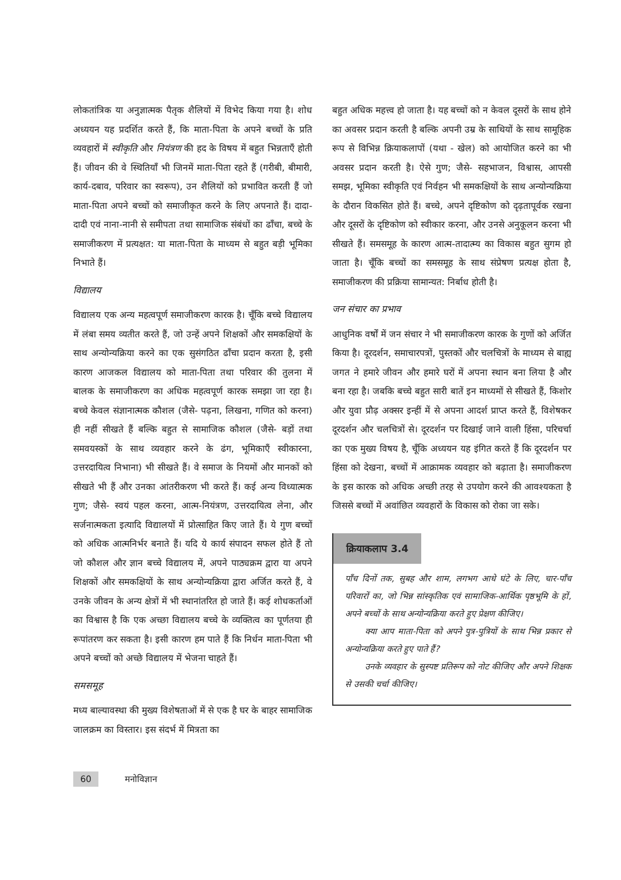लोकतांत्रिक या अनुज्ञात्मक पैतृक शैलियों में विभेद किया गया है। शोध अध्ययन यह प्रदर्शित करते हैं, कि माता-पिता के अपने बच्चों के प्रति व्यवहारों में स्वीकृति और नियंत्रण की हद के विषय में बहुत भिन्नताएँ होती हैं। जीवन की वे स्थितियाँ भी जिनमें माता-पिता रहते हैं (गरीबी, बीमारी, कार्य-दबाव, परिवार का स्वरूप), उन शैलियों को प्रभावित करती हैं जो माता-पिता अपने बच्चों को समाजीकृत करने के लिए अपनाते हैं। दादा-दादी एवं नाना-नानी से समीपता तथा सामाजिक संबंधों का ढाँचा, बच्चे के समाजीकरण में प्रत्यक्षत: या माता-पिता के माध्यम से बहुत बड़ी भूमिका निभाते हैं।
विद्यालय
विद्यालय एक अन्य महत्वपूर्ण समाजीकरण कारक है। चूँकि बच्चे विद्यालय में लंबा समय व्यतीत करते हैं, जो उन्हें अपने शिक्षकों और समकक्षियों के साथ अन्योन्यक्रिया करने का एक सुसंगठित ढाँचा प्रदान करता है, इसी कारण आजकल विद्यालय को माता-पिता तथा परिवार की तुलना में बालक के समाजीकरण का अधिक महत्वपूर्ण कारक समझा जा रहा है। बच्चे केवल संज्ञानात्मक कौशल (जैसे- पढ़ना, लिखना, गणित को करना) ही नहीं सीखते हैं बल्कि बहुत से सामाजिक कौशल (जैसे- बड़ों तथा समवयस्कों के साथ व्यवहार करने के ढंग, भूमिकाएँ स्वीकारना, उत्तरदायित्व निभाना) भी सीखते हैं। वे समाज के नियमों और मानकों को सीखते भी हैं और उनका आंतरीकरण भी करते हैं। कई अन्य विध्यात्मक गुण; जैसे- स्वयं पहल करना, आत्म-नियंत्रण, उत्तरदायित्व लेना, और सर्जनात्मकता इत्यादि विद्यालयों में प्रोत्साहित किए जाते हैं। ये गुण बच्चों को अधिक आत्मनिर्भर बनाते हैं। यदि ये कार्य संपादन सफल होते हैं तो जो कौशल और ज्ञान बच्चे विद्यालय में, अपने पाठ्यक्रम द्वारा या अपने शिक्षकों और समकक्षियों के साथ अन्योन्यक्रिया द्वारा अर्जित करते हैं, वे उनके जीवन के अन्य क्षेत्रों में भी स्थानांतरित हो जाते हैं। कई शोधकर्ताओं का विश्वास है कि एक अच्छा विद्यालय बच्चे के व्यक्तित्व का पूर्णतया ही रूपांतरण कर सकता है। इसी कारण हम पाते हैं कि निर्धन माता-पिता भी अपने बच्चों को अच्छे विद्यालय में भेजना चाहते हैं।
समसमूह
मध्य बाल्यावस्था की मुख्य विशेषताओं में से एक है घर के बाहर सामाजिक जालक्रम का विस्तार। इस संदर्भ में मित्रता का
बहुत अधिक महत्त्व हो जाता है। यह बच्चों को न केवल दूसरों के साथ होने का अवसर प्रदान करती है बल्कि अपनी उम्र के साथियों के साथ सामूहिक रूप से विभिन्न क्रियाकलापों (यथा - खेल) को आयोजित करने का भी अवसर प्रदान करती है। ऐसे गुण; जैसे- सहभाजन, विश्वास, आपसी समझ, भूमिका स्वीकृति एवं निर्वहन भी समकक्षियों के साथ अन्योन्यक्रिया के दौरान विकसित होते हैं। बच्चे, अपने दृष्टिकोण को दृढ़तापूर्वक रखना और दूसरों के दृष्टिकोण को स्वीकार करना, और उनसे अनुकूलन करना भी सीखते हैं। समसमूह के कारण आत्म-तादात्म्य का विकास बहुत सुगम हो जाता है। चूँकि बच्चों का समसमूह के साथ संप्रेषण प्रत्यक्ष होता है, समाजीकरण की प्रक्रिया सामान्यत: निर्बाध होती है।
जन संचार का प्रभाव
आधुनिक वर्षों में जन संचार ने भी समाजीकरण कारक के गुणों को अर्जित किया है। दूरदर्शन, समाचारपत्रों, पुस्तकों और चलचित्रों के माध्यम से बाह्य जगत ने हमारे जीवन और हमारे घरों में अपना स्थान बना लिया है और बना रहा है। जबकि बच्चे बहुत सारी बातें इन माध्यमों से सीखते हैं, किशोर और युवा प्रौढ़ अक्सर इन्हीं में से अपना आदर्श प्राप्त करते हैं, विशेषकर दूरदर्शन और चलचित्रों से। दूरदर्शन पर दिखाई जाने वाली हिंसा, परिचर्चा का एक मुख्य विषय है, चूँकि अध्ययन यह इंगित करते हैं कि दूरदर्शन पर हिंसा को देखना, बच्चों में आक्रामक व्यवहार को बढ़ाता है। समाजीकरण के इस कारक को अधिक अच्छी तरह से उपयोग करने की आवश्यकता है जिससे बच्चों में अवांछित व्यवहारों के विकास को रोका जा सके।
क्रियाकलाप 3.4
पाँच दिनों तक, सुबह और शाम, लगभग आधे घंटे के लिए, चार-पाँच परिवारों का, जो भिन्न सांस्कृतिक एवं सामाजिक-आर्थिक पृष्ठभूमि के हों, अपने बच्चों के साथ अन्योन्यक्रिया करते हुए प्रेक्षण कीजिए।
क्या आप माता-पिता को अपने पुत्र-पुत्रियों के साथ भिन्न प्रकार से अन्योन्यक्रिया करते हुए पाते हैं?
उनके व्यवहार के सुस्पष्ट प्रतिरूप को नोट कीजिए और अपने शिक्षक से उसकी चर्चा कीजिए।
60 मनोविज्ञान